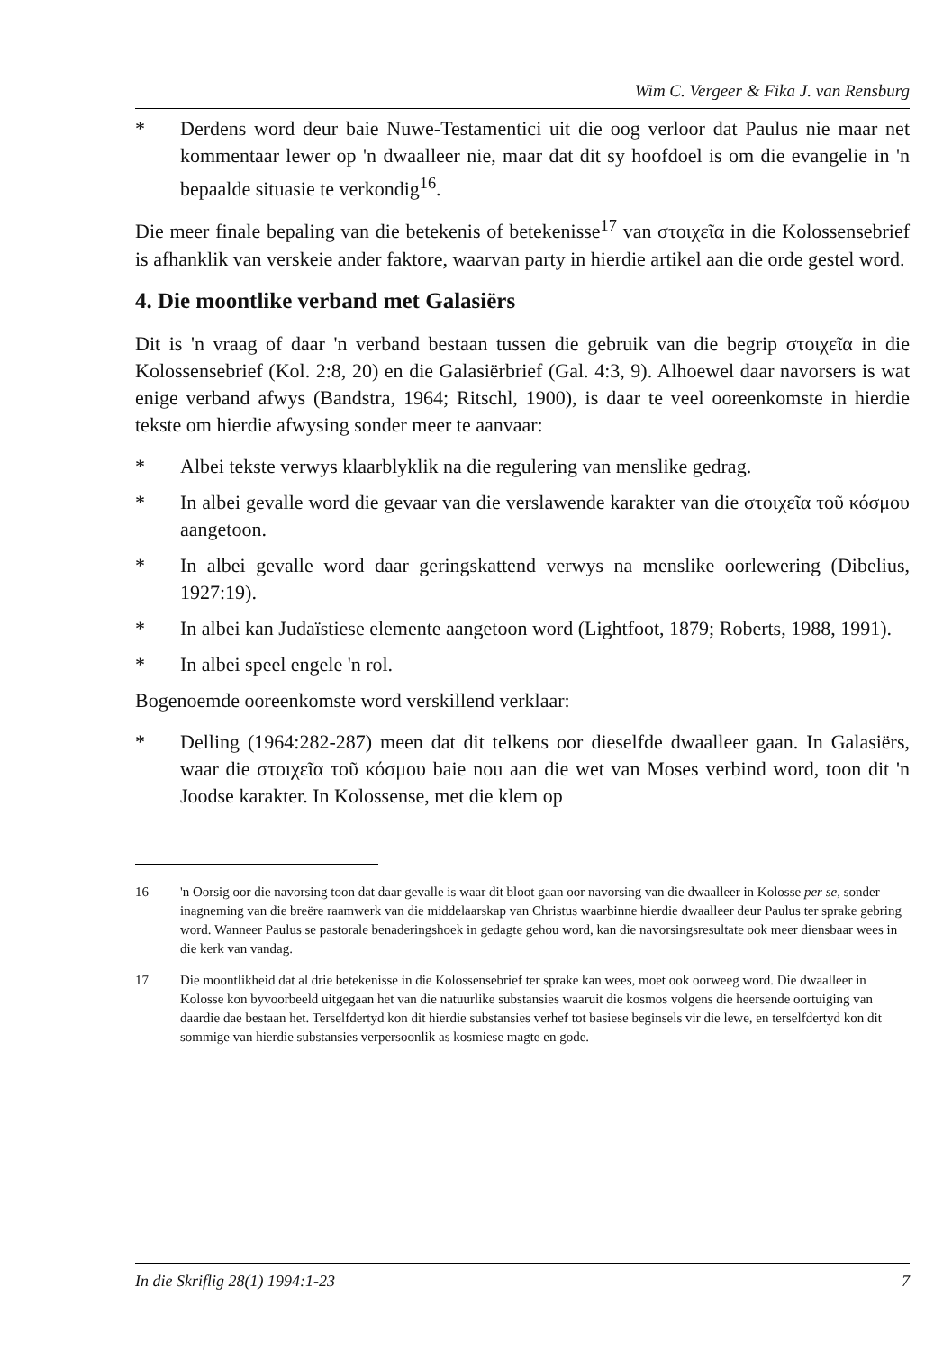Wim C. Vergeer & Fika J. van Rensburg
* Derdens word deur baie Nuwe-Testamentici uit die oog verloor dat Paulus nie maar net kommentaar lewer op 'n dwaalleer nie, maar dat dit sy hoofdoel is om die evangelie in 'n bepaalde situasie te verkondig<sup>16</sup>.
Die meer finale bepaling van die betekenis of betekenisse<sup>17</sup> van στοιχεῖα in die Kolossensebrief is afhanklik van verskeie ander faktore, waarvan party in hierdie artikel aan die orde gestel word.
4. Die moontlike verband met Galasiërs
Dit is 'n vraag of daar 'n verband bestaan tussen die gebruik van die begrip στοιχεῖα in die Kolossensebrief (Kol. 2:8, 20) en die Galasiërbrief (Gal. 4:3, 9). Alhoewel daar navorsers is wat enige verband afwys (Bandstra, 1964; Ritschl, 1900), is daar te veel ooreenkomste in hierdie tekste om hierdie afwysing sonder meer te aanvaar:
* Albei tekste verwys klaarblyklik na die regulering van menslike gedrag.
* In albei gevalle word die gevaar van die verslawende karakter van die στοιχεῖα τοῦ κόσμου aangetoon.
* In albei gevalle word daar geringskattend verwys na menslike oorlewering (Dibelius, 1927:19).
* In albei kan Judaïstiese elemente aangetoon word (Lightfoot, 1879; Roberts, 1988, 1991).
* In albei speel engele 'n rol.
Bogenoemde ooreenkomste word verskillend verklaar:
* Delling (1964:282-287) meen dat dit telkens oor dieselfde dwaalleer gaan. In Galasiërs, waar die στοιχεῖα τοῦ κόσμου baie nou aan die wet van Moses verbind word, toon dit 'n Joodse karakter. In Kolossense, met die klem op
16 'n Oorsig oor die navorsing toon dat daar gevalle is waar dit bloot gaan oor navorsing van die dwaalleer in Kolosse per se, sonder inagneming van die breëre raamwerk van die middelaarskap van Christus waarbinne hierdie dwaalleer deur Paulus ter sprake gebring word. Wanneer Paulus se pastorale benaderingshoek in gedagte gehou word, kan die navorsingsresultate ook meer diensbaar wees in die kerk van vandag.
17 Die moontlikheid dat al drie betekenisse in die Kolossensebrief ter sprake kan wees, moet ook oorweeg word. Die dwaalleer in Kolosse kon byvoorbeeld uitgegaan het van die natuurlike substansies waaruit die kosmos volgens die heersende oortuiging van daardie dae bestaan het. Terselfdertyd kon dit hierdie substansies verhef tot basiese beginsels vir die lewe, en terselfdertyd kon dit sommige van hierdie substansies verpersoonlik as kosmiese magte en gode.
In die Skriflig 28(1) 1994:1-23 7